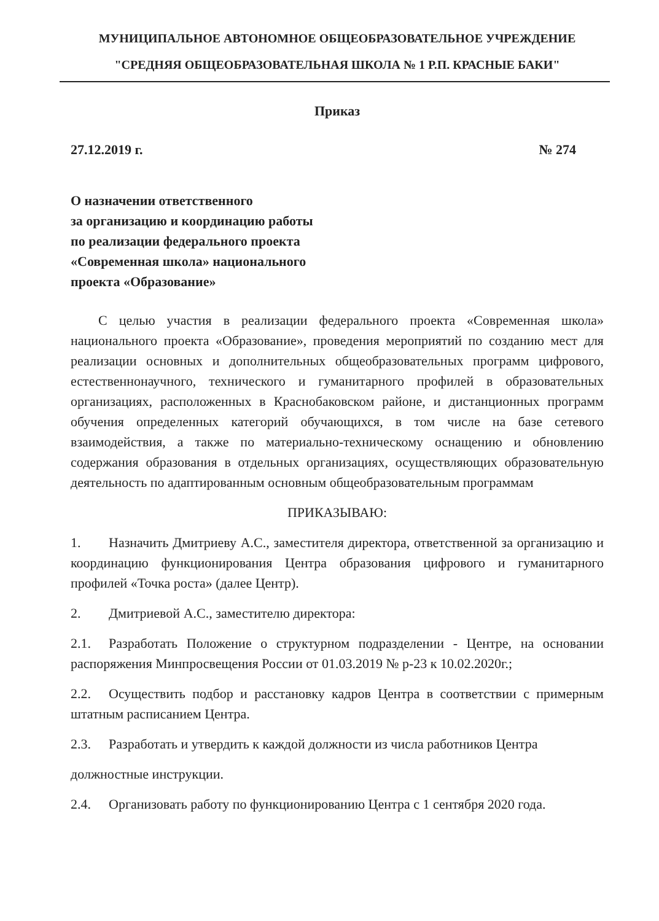МУНИЦИПАЛЬНОЕ АВТОНОМНОЕ ОБЩЕОБРАЗОВАТЕЛЬНОЕ УЧРЕЖДЕНИЕ
"СРЕДНЯЯ ОБЩЕОБРАЗОВАТЕЛЬНАЯ ШКОЛА № 1 Р.П. КРАСНЫЕ БАКИ"
Приказ
27.12.2019 г. № 274
О назначении ответственного
за организацию и координацию работы
по реализации федерального проекта
«Современная школа» национального
проекта «Образование»
С целью участия в реализации федерального проекта «Современная школа» национального проекта «Образование», проведения мероприятий по созданию мест для реализации основных и дополнительных общеобразовательных программ цифрового, естественнонаучного, технического и гуманитарного профилей в образовательных организациях, расположенных в Краснобаковском районе, и дистанционных программ обучения определенных категорий обучающихся, в том числе на базе сетевого взаимодействия, а также по материально-техническому оснащению и обновлению содержания образования в отдельных организациях, осуществляющих образовательную деятельность по адаптированным основным общеобразовательным программам
ПРИКАЗЫВАЮ:
1. Назначить Дмитриеву А.С., заместителя директора, ответственной за организацию и координацию функционирования Центра образования цифрового и гуманитарного профилей «Точка роста» (далее Центр).
2. Дмитриевой А.С., заместителю директора:
2.1. Разработать Положение о структурном подразделении - Центре, на основании распоряжения Минпросвещения России от 01.03.2019 № р-23 к 10.02.2020г.;
2.2. Осуществить подбор и расстановку кадров Центра в соответствии с примерным штатным расписанием Центра.
2.3. Разработать и утвердить к каждой должности из числа работников Центра
должностные инструкции.
2.4. Организовать работу по функционированию Центра с 1 сентября 2020 года.